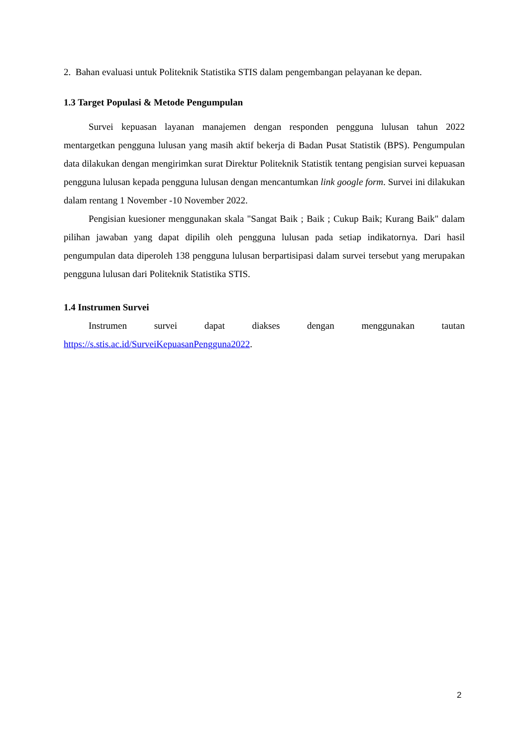2. Bahan evaluasi untuk Politeknik Statistika STIS dalam pengembangan pelayanan ke depan.
1.3 Target Populasi & Metode Pengumpulan
Survei kepuasan layanan manajemen dengan responden pengguna lulusan tahun 2022 mentargetkan pengguna lulusan yang masih aktif bekerja di Badan Pusat Statistik (BPS). Pengumpulan data dilakukan dengan mengirimkan surat Direktur Politeknik Statistik tentang pengisian survei kepuasan pengguna lulusan kepada pengguna lulusan dengan mencantumkan link google form. Survei ini dilakukan dalam rentang 1 November -10 November 2022.
Pengisian kuesioner menggunakan skala "Sangat Baik ; Baik ; Cukup Baik; Kurang Baik" dalam pilihan jawaban yang dapat dipilih oleh pengguna lulusan pada setiap indikatornya. Dari hasil pengumpulan data diperoleh 138 pengguna lulusan berpartisipasi dalam survei tersebut yang merupakan pengguna lulusan dari Politeknik Statistika STIS.
1.4 Instrumen Survei
Instrumen survei dapat diakses dengan menggunakan tautan
https://s.stis.ac.id/SurveiKepuasanPengguna2022.
2